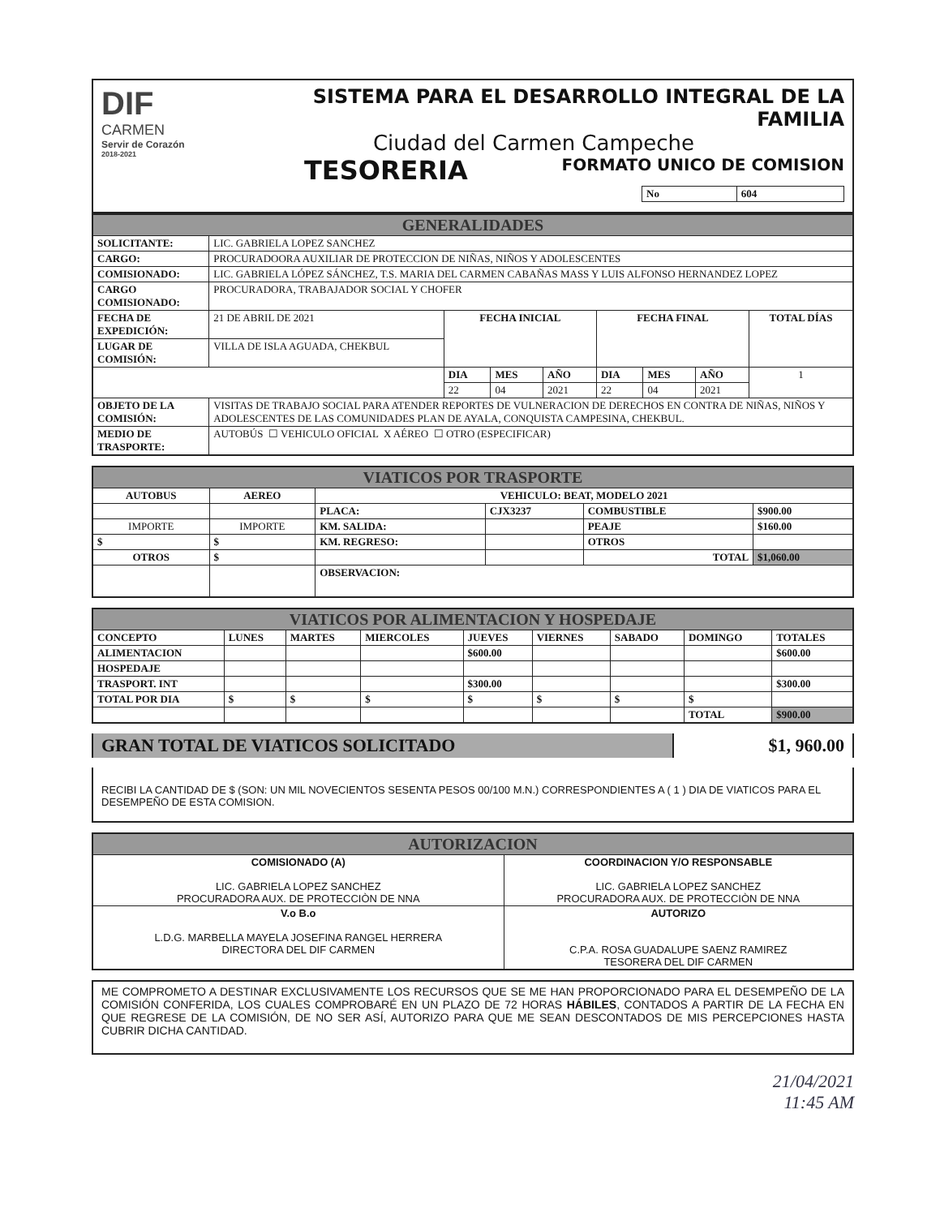DIF
CARMEN
Servir de Corazón
2018-2021
SISTEMA PARA EL DESARROLLO INTEGRAL DE LA FAMILIA
Ciudad del Carmen Campeche
TESORERIA FORMATO UNICO DE COMISION
| No | 604 |
| GENERALIDADES | | | | | | | | |
| SOLICITANTE: | LIC. GABRIELA LOPEZ SANCHEZ | | | | | | | |
| CARGO: | PROCURADOORA AUXILIAR DE PROTECCION DE NIÑAS, NIÑOS Y ADOLESCENTES | | | | | | | |
| COMISIONADO: | LIC. GABRIELA LÓPEZ SÁNCHEZ, T.S. MARIA DEL CARMEN CABAÑAS MASS Y LUIS ALFONSO HERNANDEZ LOPEZ | | | | | | | |
| CARGO COMISIONADO: | PROCURADORA, TRABAJADOR SOCIAL Y CHOFER | | | | | | | |
| FECHA DE EXPEDICIÓN: | 21 DE ABRIL DE 2021 | FECHA INICIAL | | | FECHA FINAL | | | TOTAL DÍAS |
| LUGAR DE COMISIÓN: | VILLA DE ISLA AGUADA, CHEKBUL | | | | | | | |
| | | DIA | MES | AÑO | DIA | MES | AÑO | 1 |
| | | 22 | 04 | 2021 | 22 | 04 | 2021 | |
| OBJETO DE LA COMISIÓN: | VISITAS DE TRABAJO SOCIAL PARA ATENDER REPORTES DE VULNERACION DE DERECHOS EN CONTRA DE NIÑAS, NIÑOS Y ADOLESCENTES DE LAS COMUNIDADES PLAN DE AYALA, CONQUISTA CAMPESINA, CHEKBUL. | | | | | | | |
| MEDIO DE TRASPORTE: | AUTOBÚS ☐ VEHICULO OFICIAL X AÉREO ☐ OTRO (ESPECIFICAR) | | | | | | | |
| VIATICOS POR TRASPORTE | | | | | |
| AUTOBUS | AEREO | VEHICULO: BEAT, MODELO 2021 | | | |
| | | PLACA: | CJX3237 | COMBUSTIBLE | $900.00 |
| IMPORTE | IMPORTE | KM. SALIDA: | | PEAJE | $160.00 |
| $ | $ | KM. REGRESO: | | OTROS | |
| OTROS | $ | | | TOTAL | $1,060.00 |
| | | OBSERVACION: | | | |
| VIATICOS POR ALIMENTACION Y HOSPEDAJE | | | | | | | | |
| CONCEPTO | LUNES | MARTES | MIERCOLES | JUEVES | VIERNES | SABADO | DOMINGO | TOTALES |
| ALIMENTACION | | | | $600.00 | | | | $600.00 |
| HOSPEDAJE | | | | | | | | |
| TRASPORT. INT | | | | $300.00 | | | | $300.00 |
| TOTAL POR DIA | $ | $ | $ | $ | $ | $ | $ | |
| | | | | | | | TOTAL | $900.00 |
GRAN TOTAL DE VIATICOS SOLICITADO
$1, 960.00
RECIBI LA CANTIDAD DE $ (SON: UN MIL NOVECIENTOS SESENTA PESOS 00/100 M.N.) CORRESPONDIENTES A ( 1 ) DIA DE VIATICOS PARA EL DESEMPEÑO DE ESTA COMISION.
| AUTORIZACION | |
| COMISIONADO (A) LIC. GABRIELA LOPEZ SANCHEZ PROCURADORA AUX. DE PROTECCIÒN DE NNA | COORDINACION Y/O RESPONSABLE LIC. GABRIELA LOPEZ SANCHEZ PROCURADORA AUX. DE PROTECCIÒN DE NNA |
| V.o B.o L.D.G. MARBELLA MAYELA JOSEFINA RANGEL HERRERA DIRECTORA DEL DIF CARMEN | AUTORIZO C.P.A. ROSA GUADALUPE SAENZ RAMIREZ TESORERA DEL DIF CARMEN |
ME COMPROMETO A DESTINAR EXCLUSIVAMENTE LOS RECURSOS QUE SE ME HAN PROPORCIONADO PARA EL DESEMPEÑO DE LA COMISIÓN CONFERIDA, LOS CUALES COMPROBARÉ EN UN PLAZO DE 72 HORAS HÁBILES, CONTADOS A PARTIR DE LA FECHA EN QUE REGRESE DE LA COMISIÓN, DE NO SER ASÍ, AUTORIZO PARA QUE ME SEAN DESCONTADOS DE MIS PERCEPCIONES HASTA CUBRIR DICHA CANTIDAD.
21/04/2021
11:45 AM